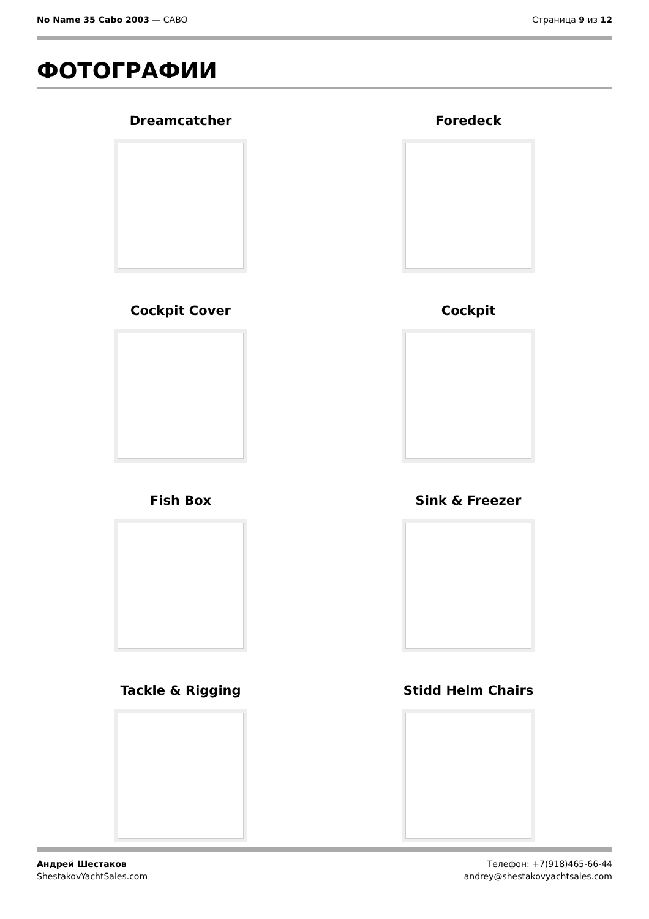No Name 35 Cabo 2003 — CABO Страница 9 из 12
ФОТОГРАФИИ
Dreamcatcher
Foredeck
Cockpit Cover
Cockpit
Fish Box
Sink & Freezer
Tackle & Rigging
Stidd Helm Chairs
Андрей Шестаков
ShestakovYachtSales.com
Телефон: +7(918)465-66-44
andrey@shestakovyachtsales.com